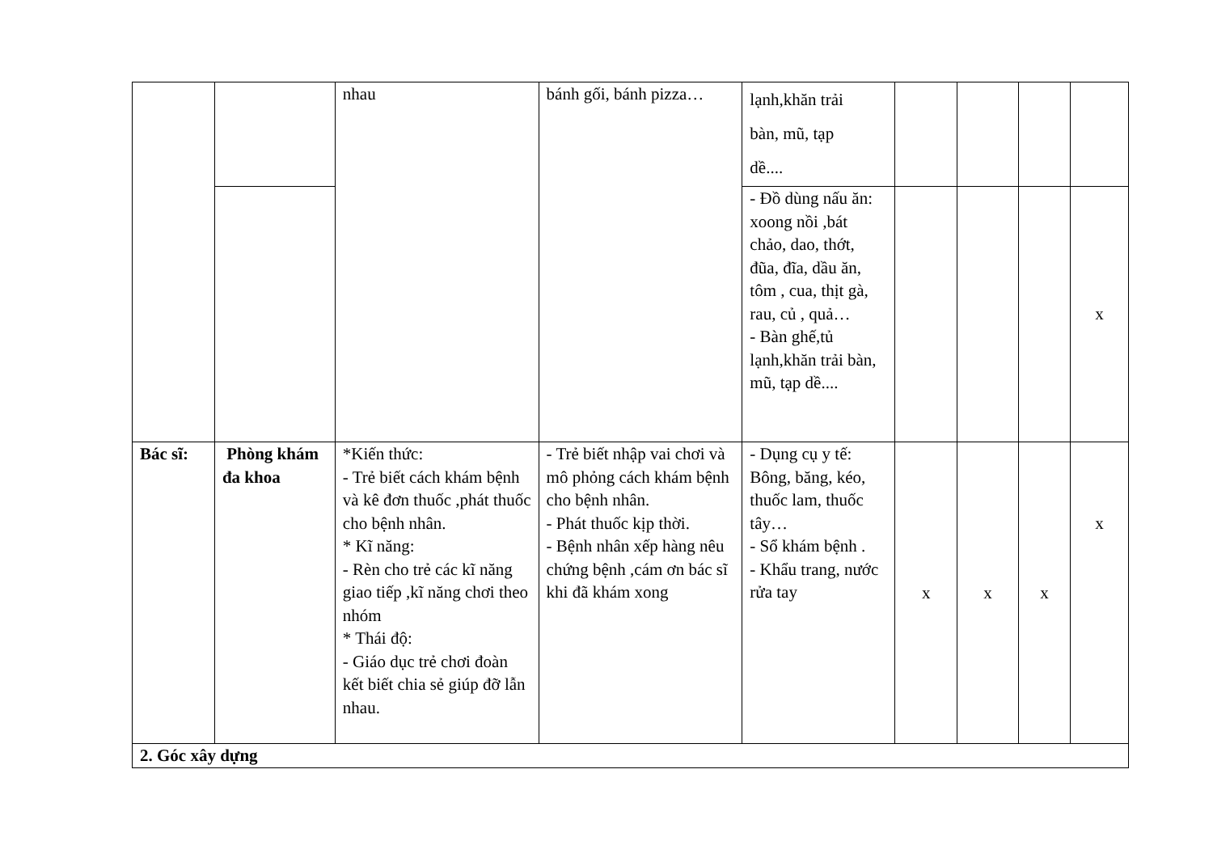| | | nhau | bánh gối, bánh pizza… | lạnh,khăn trải bàn, mũ, tạp dề.... | | | | |
| | | | | - Đồ dùng nấu ăn: xoong nồi ,bát chảo, dao, thớt, đũa, đĩa, dầu ăn, tôm , cua, thịt gà, rau, củ , quả… - Bàn ghế,tủ lạnh,khăn trải bàn, mũ, tạp dề.... | | | | x |
| Bác sĩ: | Phòng khám đa khoa | *Kiến thức: - Trẻ biết cách khám bệnh và kê đơn thuốc ,phát thuốc cho bệnh nhân. * Kĩ năng: - Rèn cho trẻ các kĩ năng giao tiếp ,kĩ năng chơi theo nhóm * Thái độ: - Giáo dục trẻ chơi đoàn kết biết chia sẻ giúp đỡ lẫn nhau. | - Trẻ biết nhập vai chơi và mô phỏng cách khám bệnh cho bệnh nhân. - Phát thuốc kịp thời. - Bệnh nhân xếp hàng nêu chứng bệnh ,cám ơn bác sĩ khi đã khám xong | - Dụng cụ y tế: Bông, băng, kéo, thuốc lam, thuốc tây… - Sổ khám bệnh . - Khẩu trang, nước rửa tay | x | x | x | x |
| 2. Góc xây dựng | | | | | | | | |